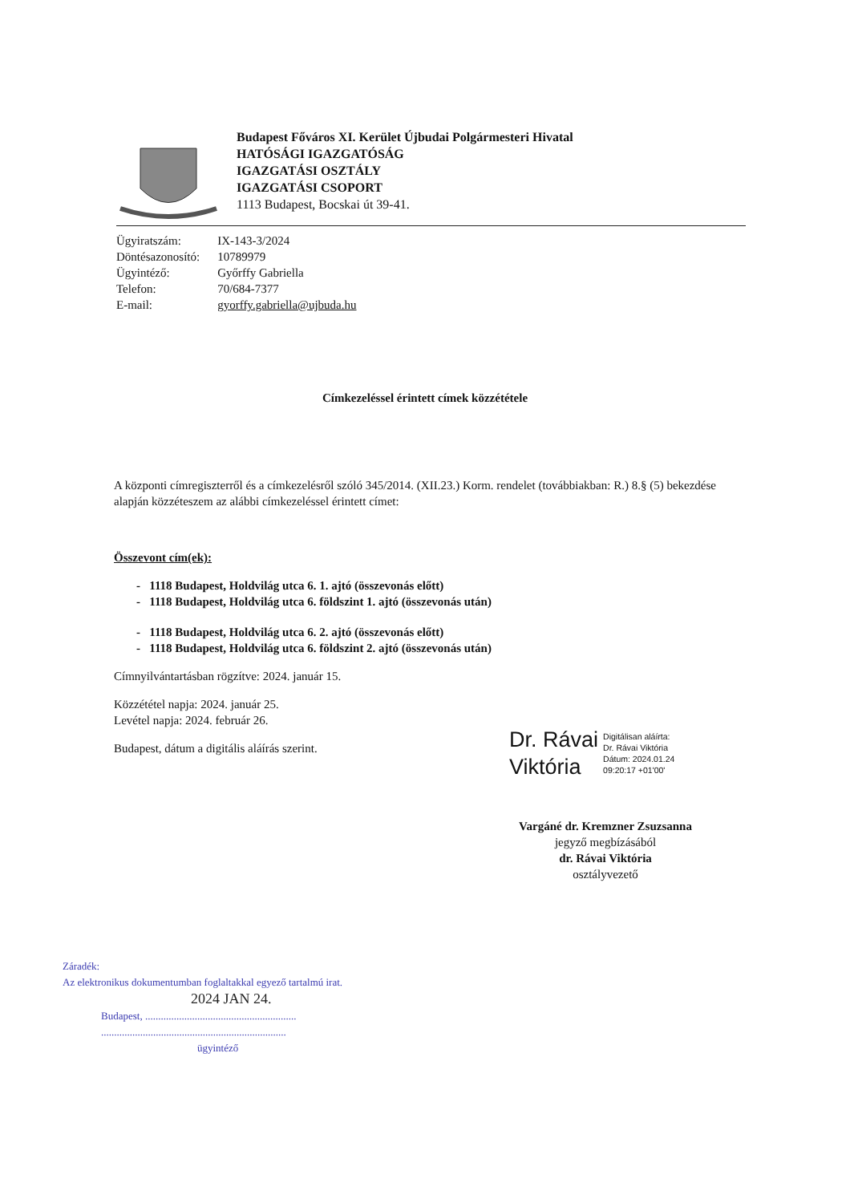Budapest Főváros XI. Kerület Újbudai Polgármesteri Hivatal
HATÓSÁGI IGAZGATÓSÁG
IGAZGATÁSI OSZTÁLY
IGAZGATÁSI CSOPORT
1113 Budapest, Bocskai út 39-41.
| Ügyiratszám: | IX-143-3/2024 |
| Döntésazonosító: | 10789979 |
| Ügyintéző: | Győrffy Gabriella |
| Telefon: | 70/684-7377 |
| E-mail: | gyorffy.gabriella@ujbuda.hu |
Címkezeléssel érintett címek közzététele
A központi címregiszterről és a címkezelésről szóló 345/2014. (XII.23.) Korm. rendelet (továbbiakban: R.) 8.§ (5) bekezdése alapján közzéteszem az alábbi címkezeléssel érintett címet:
Összevont cím(ek):
- 1118 Budapest, Holdvilág utca 6. 1. ajtó (összevonás előtt)
- 1118 Budapest, Holdvilág utca 6. földszint 1. ajtó (összevonás után)
- 1118 Budapest, Holdvilág utca 6. 2. ajtó (összevonás előtt)
- 1118 Budapest, Holdvilág utca 6. földszint 2. ajtó (összevonás után)
Címnyilvántartásban rögzítve: 2024. január 15.
Közzététel napja: 2024. január 25.
Levétel napja: 2024. február 26.
Budapest, dátum a digitális aláírás szerint.
Dr. Rávai
Viktória
Digitálisan aláírta:
Dr. Rávai Viktória
Dátum: 2024.01.24
09:20:17 +01'00'
Vargáné dr. Kremzner Zsuzsanna
jegyző megbízásából
dr. Rávai Viktória
osztályvezető
Záradék:
Az elektronikus dokumentumban foglaltakkal egyező tartalmú irat.
2024 JAN 24.
Budapest, ..........................................................
.......................................................................
ügyintéző